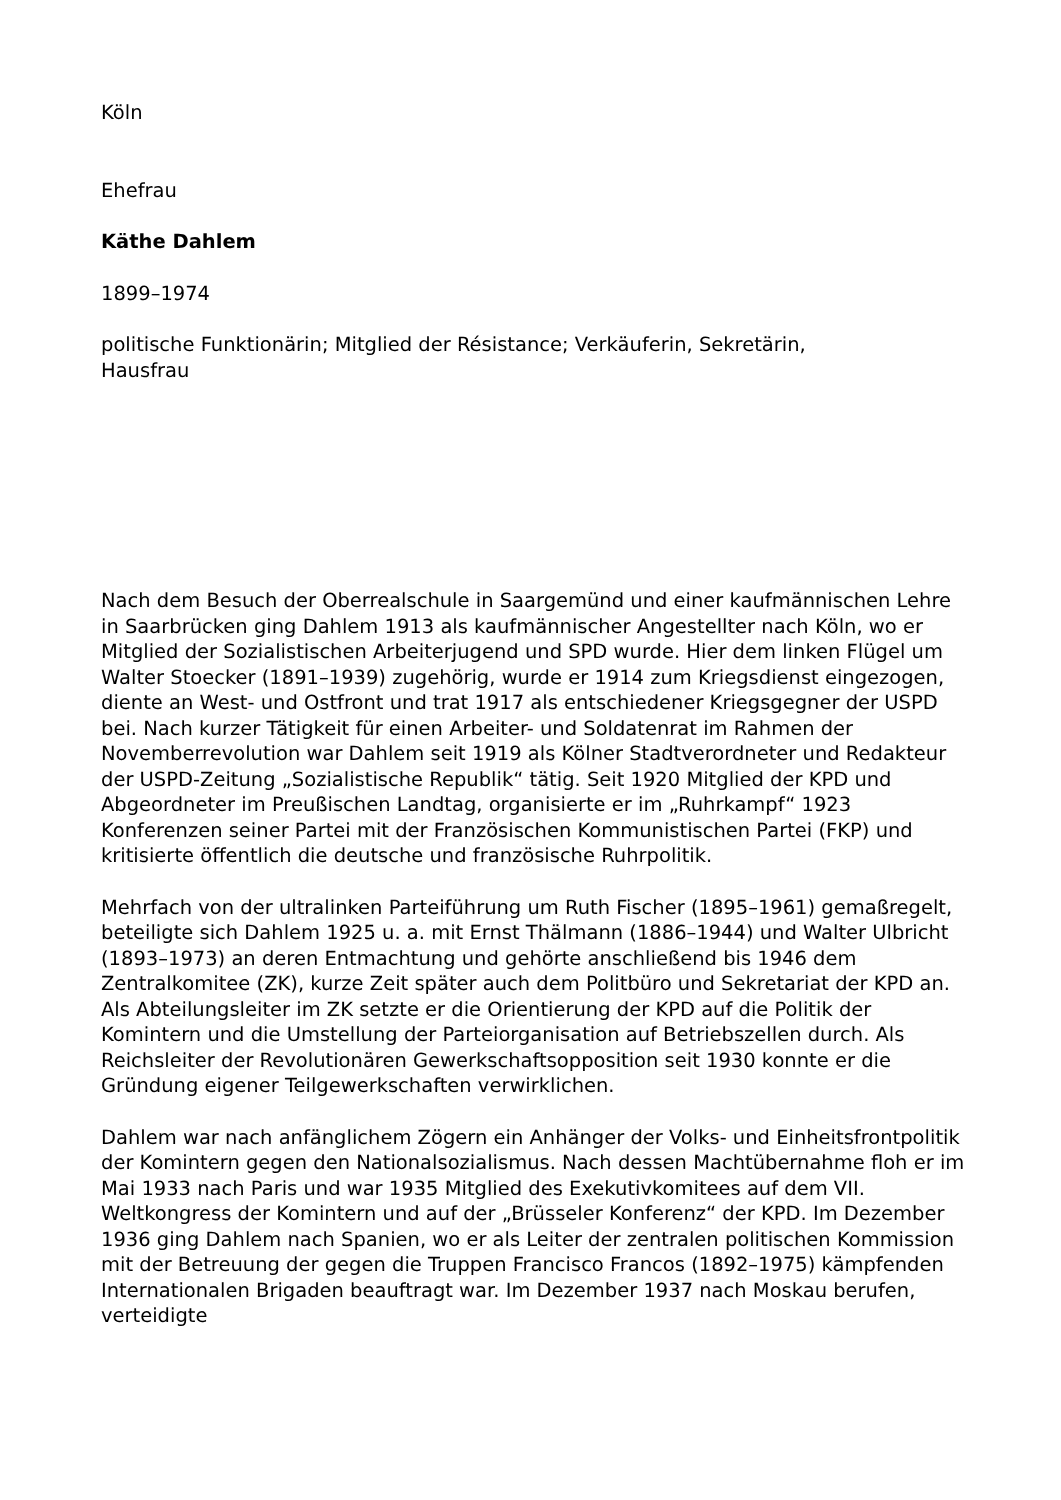Köln
Ehefrau
Käthe Dahlem
1899–1974
politische Funktionärin; Mitglied der Résistance; Verkäuferin, Sekretärin,
Hausfrau
Nach dem Besuch der Oberrealschule in Saargemünd und einer kaufmännischen Lehre in Saarbrücken ging Dahlem 1913 als kaufmännischer Angestellter nach Köln, wo er Mitglied der Sozialistischen Arbeiterjugend und SPD wurde. Hier dem linken Flügel um Walter Stoecker (1891–1939) zugehörig, wurde er 1914 zum Kriegsdienst eingezogen, diente an West- und Ostfront und trat 1917 als entschiedener Kriegsgegner der USPD bei. Nach kurzer Tätigkeit für einen Arbeiter- und Soldatenrat im Rahmen der Novemberrevolution war Dahlem seit 1919 als Kölner Stadtverordneter und Redakteur der USPD-Zeitung „Sozialistische Republik“ tätig. Seit 1920 Mitglied der KPD und Abgeordneter im Preußischen Landtag, organisierte er im „Ruhrkampf“ 1923 Konferenzen seiner Partei mit der Französischen Kommunistischen Partei (FKP) und kritisierte öffentlich die deutsche und französische Ruhrpolitik.
Mehrfach von der ultralinken Parteiführung um Ruth Fischer (1895–1961) gemaßregelt, beteiligte sich Dahlem 1925 u. a. mit Ernst Thälmann (1886–1944) und Walter Ulbricht (1893–1973) an deren Entmachtung und gehörte anschließend bis 1946 dem Zentralkomitee (ZK), kurze Zeit später auch dem Politbüro und Sekretariat der KPD an. Als Abteilungsleiter im ZK setzte er die Orientierung der KPD auf die Politik der Komintern und die Umstellung der Parteiorganisation auf Betriebszellen durch. Als Reichsleiter der Revolutionären Gewerkschaftsopposition seit 1930 konnte er die Gründung eigener Teilgewerkschaften verwirklichen.
Dahlem war nach anfänglichem Zögern ein Anhänger der Volks- und Einheitsfrontpolitik der Komintern gegen den Nationalsozialismus. Nach dessen Machtübernahme floh er im Mai 1933 nach Paris und war 1935 Mitglied des Exekutivkomitees auf dem VII. Weltkongress der Komintern und auf der „Brüsseler Konferenz“ der KPD. Im Dezember 1936 ging Dahlem nach Spanien, wo er als Leiter der zentralen politischen Kommission mit der Betreuung der gegen die Truppen Francisco Francos (1892–1975) kämpfenden Internationalen Brigaden beauftragt war. Im Dezember 1937 nach Moskau berufen, verteidigte